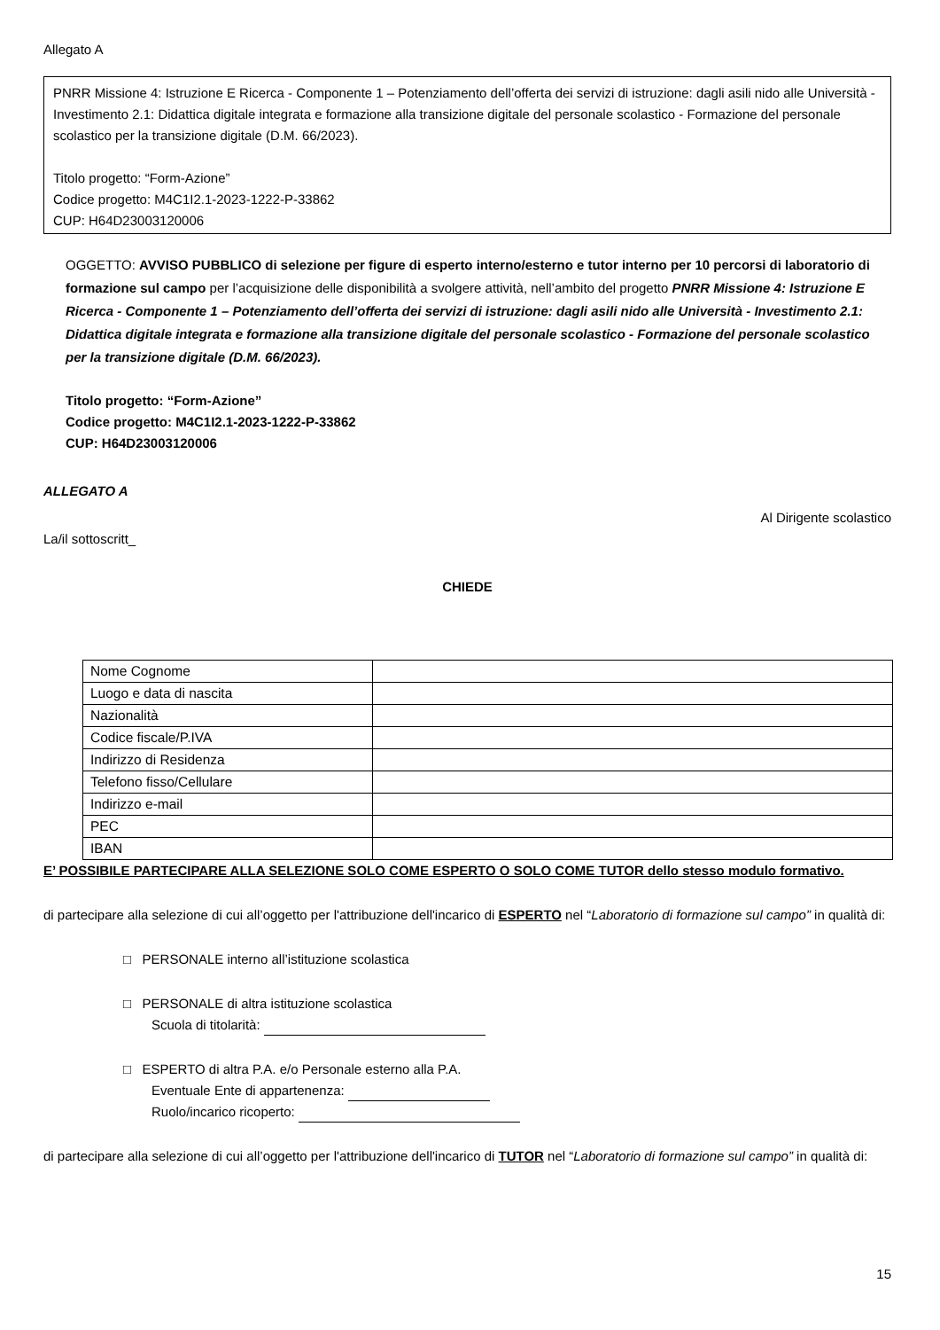Allegato A
PNRR Missione 4: Istruzione E Ricerca - Componente 1 – Potenziamento dell’offerta dei servizi di istruzione: dagli asili nido alle Università - Investimento 2.1: Didattica digitale integrata e formazione alla transizione digitale del personale scolastico - Formazione del personale scolastico per la transizione digitale (D.M. 66/2023).
Titolo progetto: “Form-Azione”
Codice progetto: M4C1I2.1-2023-1222-P-33862
CUP: H64D23003120006
OGGETTO: AVVISO PUBBLICO di selezione per figure di esperto interno/esterno e tutor interno per 10 percorsi di laboratorio di formazione sul campo per l’acquisizione delle disponibilità a svolgere attività, nell’ambito del progetto PNRR Missione 4: Istruzione E Ricerca - Componente 1 – Potenziamento dell’offerta dei servizi di istruzione: dagli asili nido alle Università - Investimento 2.1: Didattica digitale integrata e formazione alla transizione digitale del personale scolastico - Formazione del personale scolastico per la transizione digitale (D.M. 66/2023).
Titolo progetto: “Form-Azione”
Codice progetto: M4C1I2.1-2023-1222-P-33862
CUP: H64D23003120006
ALLEGATO A
Al Dirigente scolastico
La/il sottoscritt_
CHIEDE
| Nome Cognome | |
| Luogo e data di nascita | |
| Nazionalità | |
| Codice fiscale/P.IVA | |
| Indirizzo di Residenza | |
| Telefono fisso/Cellulare | |
| Indirizzo e-mail | |
| PEC | |
| IBAN | |
E’ POSSIBILE PARTECIPARE ALLA SELEZIONE SOLO COME ESPERTO O SOLO COME TUTOR dello stesso modulo formativo.
di partecipare alla selezione di cui all’oggetto per l'attribuzione dell'incarico di ESPERTO nel “Laboratorio di formazione sul campo” in qualità di:
□ PERSONALE interno all’istituzione scolastica
□ PERSONALE di altra istituzione scolastica
Scuola di titolarità:
□ ESPERTO di altra P.A. e/o Personale esterno alla P.A.
Eventuale Ente di appartenenza:
Ruolo/incarico ricoperto:
di partecipare alla selezione di cui all’oggetto per l'attribuzione dell'incarico di TUTOR nel “Laboratorio di formazione sul campo” in qualità di:
15